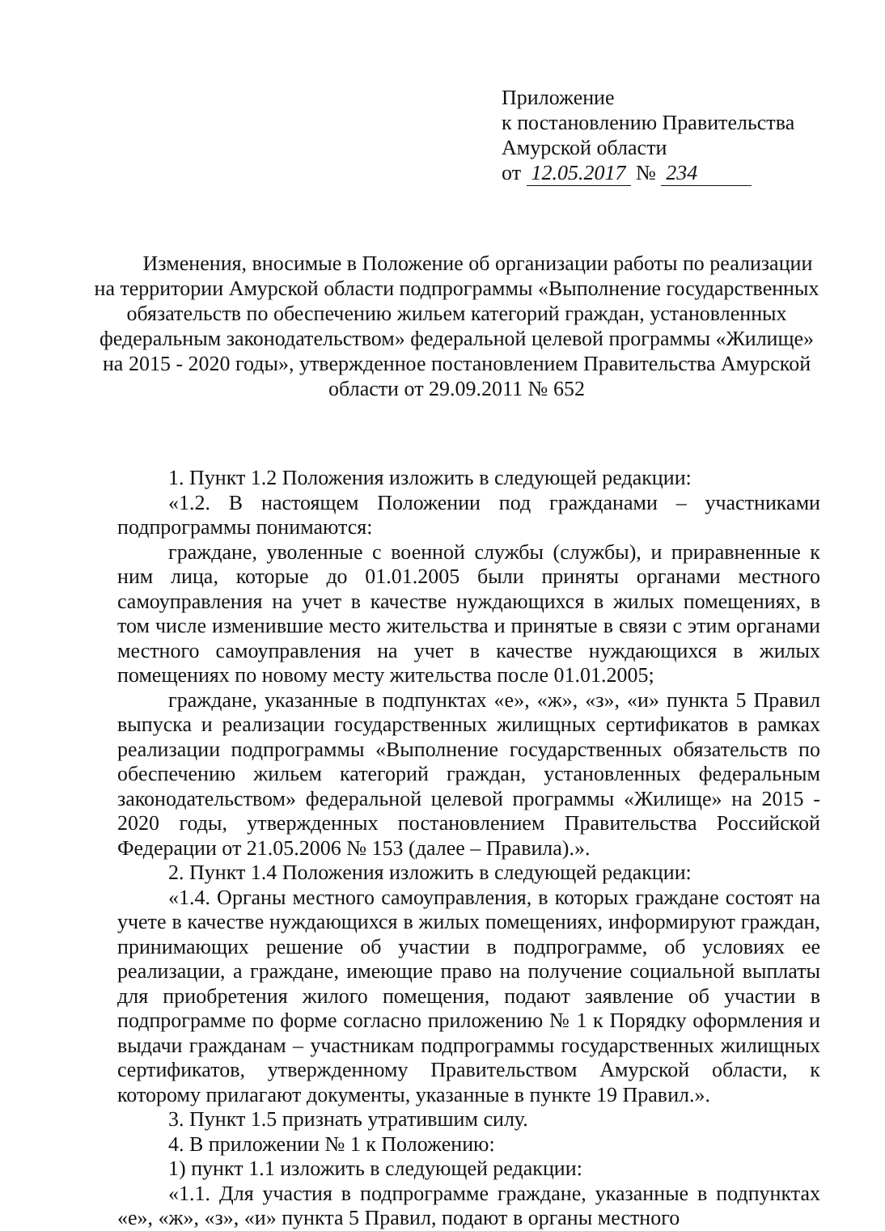Приложение
к постановлению Правительства
Амурской области
от 12.05.2017 № 234
Изменения, вносимые в Положение об организации работы по реализации на территории Амурской области подпрограммы «Выполнение государственных обязательств по обеспечению жильем категорий граждан, установленных федеральным законодательством» федеральной целевой программы «Жилище» на 2015 - 2020 годы», утвержденное постановлением Правительства Амурской области от 29.09.2011 № 652
1. Пункт 1.2 Положения изложить в следующей редакции:
«1.2. В настоящем Положении под гражданами – участниками подпрограммы понимаются:
граждане, уволенные с военной службы (службы), и приравненные к ним лица, которые до 01.01.2005 были приняты органами местного самоуправления на учет в качестве нуждающихся в жилых помещениях, в том числе изменившие место жительства и принятые в связи с этим органами местного самоуправления на учет в качестве нуждающихся в жилых помещениях по новому месту жительства после 01.01.2005;
граждане, указанные в подпунктах «е», «ж», «з», «и» пункта 5 Правил выпуска и реализации государственных жилищных сертификатов в рамках реализации подпрограммы «Выполнение государственных обязательств по обеспечению жильем категорий граждан, установленных федеральным законодательством» федеральной целевой программы «Жилище» на 2015 - 2020 годы, утвержденных постановлением Правительства Российской Федерации от 21.05.2006 № 153 (далее – Правила).».
2. Пункт 1.4 Положения изложить в следующей редакции:
«1.4. Органы местного самоуправления, в которых граждане состоят на учете в качестве нуждающихся в жилых помещениях, информируют граждан, принимающих решение об участии в подпрограмме, об условиях ее реализации, а граждане, имеющие право на получение социальной выплаты для приобретения жилого помещения, подают заявление об участии в подпрограмме по форме согласно приложению № 1 к Порядку оформления и выдачи гражданам – участникам подпрограммы государственных жилищных сертификатов, утвержденному Правительством Амурской области, к которому прилагают документы, указанные в пункте 19 Правил.».
3. Пункт 1.5 признать утратившим силу.
4. В приложении № 1 к Положению:
1) пункт 1.1 изложить в следующей редакции:
«1.1. Для участия в подпрограмме граждане, указанные в подпунктах «е», «ж», «з», «и» пункта 5 Правил, подают в органы местного